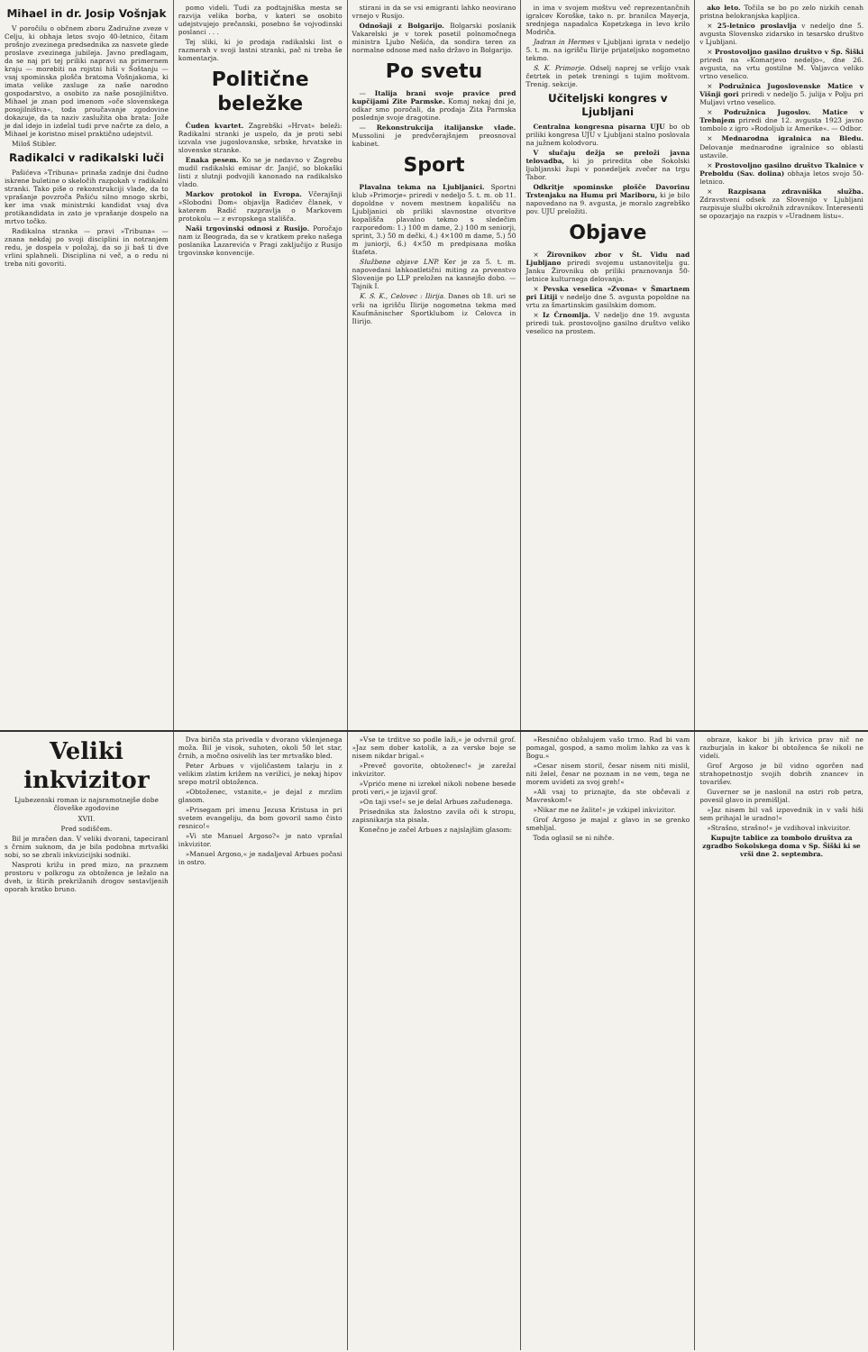Mihael in dr. Josip Vošnjak
V poročilu o občnem zboru Zadružne zveze v Celju, ki obhaja letos svojo 40-letnico, čitam prošnjo zvezinega predsednika za nasvete glede proslave zvezinega jubileja. Javno predlagam, da se naj pri tej priliki napravi na primernem kraju — morebiti na rojstni hiši v Šoštanju — vsaj spominska plošča bratoma Vošnjakoma, ki imata velike zasluge za naše narodno gospodarstvo, a osobito za naše posojilništvo. Mihael je znan pod imenom »oče slovenskega posojilništva«, toda proučavanje zgodovine dokazuje, da ta naziv zaslužita oba brata: Jože je dal idejo in izdelal tudi prve načrte za delo, a Mihael je koristno misel praktično udejstvil.
Miloš Stibler.
Radikalci v radikalski luči
Pašićeva »Tribuna« prinaša zadnje dni čudno iskrene buletine o skeločih razpokah v radikalni stranki. Tako piše o rekonstrukciji vlade, da to vprašanje povzroča Pašiću silno mnogo skrbi, ker ima vsak ministrski kandidat vsaj dva protikandidata in zato je vprašanje dospelo na mrtvo točko.
Radikalna stranka — pravi »Tribuna« — znana nekdaj po svoji disciplini in notranjem redu, je dospela v položaj, da so ji baš ti dve vrlini splahneli. Disciplina ni več, a o redu ni treba niti govoriti.
pomo videli. Tudi za podtajniška mesta se razvija velika borba, v kateri se osobito udejstvujejo prečanski, posebno še vojvodinski poslanci . . .
Tej sliki, ki jo prodaja radikalski list o razmerah v svoji lastni stranki, pač ni treba še komentarja.
Politične beležke
Čuden kvartet. Zagrebški »Hrvat« beleži: Radikalni stranki je uspelo, da je proti sebi izzvala vse jugoslovanske, srbske, hrvatske in slovenske stranke.
Enaka pesem. Ko se je nedavno v Zagrebu mudil radikalski emisar dr. Janjić, so blokaški listi z slutnji podvojili kanonado na radikalsko vlado.
Markov protokol in Evropa. Včerajšnji »Slobodni Dom« objavlja Radićev članek, v katerem Radić razpravlja o Markovem protokolu — z evropskega stališča.
Naši trgovinski odnosi z Rusijo. Poročajo nam iz Beograda, da se v kratkem preko našega poslanika Lazarevića v Pragi zaključijo z Rusijo trgovinske konvencije.
stirani in da se vsi emigranti lahko neovirano vrnejo v Rusijo.
Odnošaji z Bolgarijo. Bolgarski poslanik Vakarelski je v torek posetil polnomočnega ministra Ljubo Nešića, da sondira teren za normalne odnose med našo državo in Bolgarijo.
Po svetu
— Italija brani svoje pravice pred kupčijami Zite Parmske. Komaj nekaj dni je, odkar smo poročali, da prodaja Zita Parmska poslednje svoje dragotine.
— Rekonstrukcija italijanske vlade. Mussolini je predvčerajšnjem preosnoval kabinet.
Sport
Plavalna tekma na Ljubljanici. Sportni klub »Primorje« priredi v nedeljo 5. t. m. ob 11. dopoldne v novem mestnem kopališču na Ljubljanici ob priliki slavnostne otvoritve kopališča plavalno tekmo s sledečim razporedom: 1.) 100 m dame, 2.) 100 m seniorji, sprint, 3.) 50 m dečki, 4.) 4×100 m dame, 5.) 50 m juniorji, 6.) 4×50 m predpisana moška štafeta.
Službene objave LNP. Ker je za 5. t. m. napovedani lahkoatletični miting za prvenstvo Slovenije po LLP preložen na kasnejšo dobo. — Tajnik I.
K. S. K., Celovec : Ilirija. Danes ob 18. uri se vrši na igrišču Ilirije nogometna tekma med Kaufmänischer Sportklubom iz Celovca in Ilirijo.
in ima v svojem moštvu več reprezentančnih igralcev Koroške, tako n. pr. branilca Mayerja, srednjega napadalca Kopetzkega in levo krilo Modriča.
Jadran in Hermes v Ljubljani igrata v nedeljo 5. t. m. na igrišču Ilirije prijateljsko nogometno tekmo.
S. K. Primorje. Odselj naprej se vršijo vsak četrtek in petek treningi s tujim moštvom. Trenig. sekcije.
Učiteljski kongres v Ljubljani
Centralna kongresna pisarna UJU bo ob priliki kongresa UJU v Ljubljani stalno poslovala na južnem kolodvoru.
V slučaju dežja se preloži javna telovadba, ki jo priredita obe Sokolski ljubljanski župi v ponedeljek zvečer na trgu Tabor.
Odkritje spominske plošče Davorinu Trstenjaku na Humu pri Mariboru, ki je bilo napovedano na 9. avgusta, je moralo zagrebško pov. UJU preložiti.
Objave
× Žirovnikov zbor v Št. Vidu nad Ljubljano priredi svojemu ustanovitelju gu. Janku Žirovniku ob priliki praznovanja 50-letnice kulturnega delovanja.
× Pevska veselica »Zvona« v Šmartnem pri Litiji v nedeljo dne 5. avgusta popoldne na vrtu za šmartinskim gasilskim domom.
× Iz Črnomlja. V nedeljo dne 19. avgusta priredi tuk. prostovoljno gasilno društvo veliko veselico na prostem.
ako leto. Točila se bo po zelo nizkih cenah pristna belokranjska kapljica.
× 25-letnico proslavlja v nedeljo dne 5. avgusta Slovensko zidarsko in tesarsko društvo v Ljubljani.
× Prostovoljno gasilno društvo v Sp. Šiški priredi na »Komarjevo nedeljo«, dne 26. avgusta, na vrtu gostilne M. Valjavca veliko vrtno veselico.
× Podružnica Jugoslovenske Matice v Višnji gori priredi v nedeljo 5. julija v Polju pri Muljavi vrtno veselico.
× Podružnica Jugoslov. Matice v Trebnjem priredi dne 12. avgusta 1923 javno tombolo z igro »Rodoljub iz Amerike«. — Odbor.
× Mednarodna igralnica na Bledu. Delovanje mednarodne igralnice so oblasti ustavile.
× Prostovoljno gasilno društvo Tkalnice v Preboldu (Sav. dolina) obhaja letos svojo 50-letnico.
× Razpisana zdravniška služba. Zdravstveni odsek za Slovenijo v Ljubljani razpisuje službi okrožnih zdravnikov. Interesenti se opozarjajo na razpis v »Uradnem listu«.
Veliki inkvizitor
Ljubezenski roman iz najsramotnejše dobe človeške zgodovine
XVII.
Pred sodiščem.
Bil je mračen dan. V veliki dvorani, tapeciranl s črnim suknom, da je bila podobna mrtvaški sobi, so se zbrali inkvizicijski sodniki.
Nasproti križu in pred mizo, na praznem prostoru v polkrogu za obtoženca je ležalo na dveh, iz štirih prekrižanih drogov sestavljenih oporah kratko bruno.
Dva biriča sta privedla v dvorano vklenjenega moža. Bil je visok, suhoten, okoli 50 let star, črnih, a močno osivelih las ter mrtvaško bled.
Peter Arbues v vijoličastem talarju in z velikim zlatim križem na verižici, je nekaj hipov srepo motril obtoženca.
»Obtoženec, vstanite,« je dejal z mrzlim glasom.
»Prisegam pri imenu Jezusa Kristusa in pri svetem evangeliju, da bom govoril samo čisto resnico!«
»Vi ste Manuel Argoso?« je nato vprašal inkvizitor.
»Manuel Argoso,« je nadaljeval Arbues počasi in ostro.
»Vse te trditve so podle laži,« je odvrnil grof. »Jaz sem dober katolik, a za verske boje se nisem nikdar brigal.«
»Preveč govorite, obtoženec!« je zarežal inkvizitor.
»Vprićo mene ni izrekel nikoli nobene besede proti veri,« je izjavil grof.
»On taji vse!« se je delal Arbues začudenega.
Prisednika sta žalostno zavila oči k stropu, zapisnikarja sta pisala.
Konečno je začel Arbues z najslajšim glasom:
»Resnično obžalujem vašo trmo. Rad bi vam pomagal, gospod, a samo molim lahko za vas k Bogu.«
»Cesar nisem storil, česar nisem niti mislil, niti želel, česar ne poznam in ne vem, tega ne morem uvideti za svoj greh!«
»Ali vsaj to priznajte, da ste občevali z Mavreskom!«
»Nikar me ne žalite!« je vzkipel inkvizitor.
Grof Argoso je majal z glavo in se grenko smehljal.
Toda oglasil se ni nihče.
obraze, kakor bi jih krivica prav nič ne razburjala in kakor bi obtoženca še nikoli ne videli.
Grof Argoso je bil vidno ogorčen nad strahopetnostjo svojih dobrih znancev in tovarišev.
Guverner se je naslonil na ostri rob petra, povesil glavo in premišljal.
»Jaz nisem bil vaš izpovednik in v vaši hiši sem prihajal le uradno!«
»Strašno, strašno!« je vzdihoval inkvizitor.
Kupujte tablice za tombolo društva za zgradbo Sokolskega doma v Sp. Šiški ki se vrši dne 2. septembra.